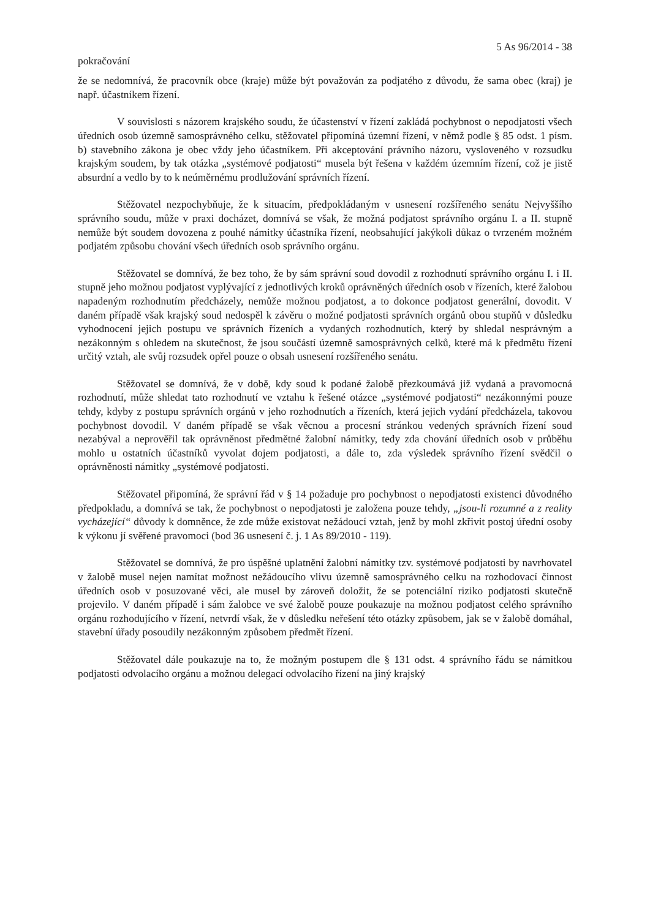5 As 96/2014 - 38
pokračování
že se nedomnívá, že pracovník obce (kraje) může být považován za podjatého z důvodu, že sama obec (kraj) je např. účastníkem řízení.
V souvislosti s názorem krajského soudu, že účastenství v řízení zakládá pochybnost o nepodjatosti všech úředních osob územně samosprávného celku, stěžovatel připomíná územní řízení, v němž podle § 85 odst. 1 písm. b) stavebního zákona je obec vždy jeho účastníkem. Při akceptování právního názoru, vysloveného v rozsudku krajským soudem, by tak otázka „systémové podjatosti“ musela být řešena v každém územním řízení, což je jistě absurdní a vedlo by to k neúměrnému prodlužování správních řízení.
Stěžovatel nezpochybňuje, že k situacím, předpokládaným v usnesení rozšířeného senátu Nejvyššího správního soudu, může v praxi docházet, domnívá se však, že možná podjatost správního orgánu I. a II. stupně nemůže být soudem dovozena z pouhé námitky účastníka řízení, neobsahující jakýkoli důkaz o tvrzeném možném podjatém způsobu chování všech úředních osob správního orgánu.
Stěžovatel se domnívá, že bez toho, že by sám správní soud dovodil z rozhodnutí správního orgánu I. i II. stupně jeho možnou podjatost vyplývající z jednotlivých kroků oprávněných úředních osob v řízeních, které žalobou napadeným rozhodnutím předcházely, nemůže možnou podjatost, a to dokonce podjatost generální, dovodit. V daném případě však krajský soud nedospěl k závěru o možné podjatosti správních orgánů obou stupňů v důsledku vyhodnocení jejich postupu ve správních řízeních a vydaných rozhodnutích, který by shledal nesprávným a nezákonným s ohledem na skutečnost, že jsou součástí územně samosprávných celků, které má k předmětu řízení určitý vztah, ale svůj rozsudek opřel pouze o obsah usnesení rozšířeného senátu.
Stěžovatel se domnívá, že v době, kdy soud k podané žalobě přezkoumává již vydaná a pravomocná rozhodnutí, může shledat tato rozhodnutí ve vztahu k řešené otázce „systémové podjatosti“ nezákonnými pouze tehdy, kdyby z postupu správních orgánů v jeho rozhodnutích a řízeních, která jejich vydání předcházela, takovou pochybnost dovodil. V daném případě se však věcnou a procesní stránkou vedených správních řízení soud nezabýval a neprověřil tak oprávněnost předmětné žalobní námitky, tedy zda chování úředních osob v průběhu mohlo u ostatních účastníků vyvolat dojem podjatosti, a dále to, zda výsledek správního řízení svědčil o oprávněnosti námitky „systémové podjatosti.
Stěžovatel připomíná, že správní řád v § 14 požaduje pro pochybnost o nepodjatosti existenci důvodného předpokladu, a domnívá se tak, že pochybnost o nepodjatosti je založena pouze tehdy, „jsou-li rozumné a z reality vycházející“ důvody k domněnce, že zde může existovat nežádoucí vztah, jenž by mohl zkřivit postoj úřední osoby k výkonu jí svěřené pravomoci (bod 36 usnesení č. j. 1 As 89/2010 - 119).
Stěžovatel se domnívá, že pro úspěšné uplatnění žalobní námitky tzv. systémové podjatosti by navrhovatel v žalobě musel nejen namítat možnost nežádoucího vlivu územně samosprávného celku na rozhodovací činnost úředních osob v posuzované věci, ale musel by zároveň doložit, že se potenciální riziko podjatosti skutečně projevilo. V daném případě i sám žalobce ve své žalobě pouze poukazuje na možnou podjatost celého správního orgánu rozhodujícího v řízení, netvrdí však, že v důsledku neřešení této otázky způsobem, jak se v žalobě domáhal, stavební úřady posoudily nezákonným způsobem předmět řízení.
Stěžovatel dále poukazuje na to, že možným postupem dle § 131 odst. 4 správního řádu se námitkou podjatosti odvolacího orgánu a možnou delegací odvolacího řízení na jiný krajský